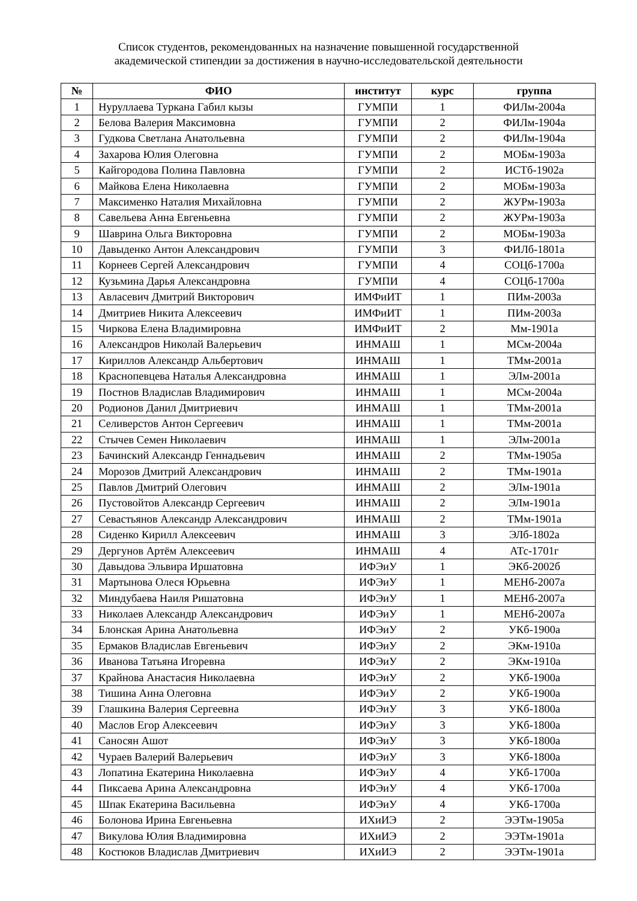Список студентов, рекомендованных на назначение повышенной государственной
академической стипендии за достижения в научно-исследовательской деятельности
| № | ФИО | институт | курс | группа |
| --- | --- | --- | --- | --- |
| 1 | Нуруллаева Туркана Габил кызы | ГУМПИ | 1 | ФИЛм-2004а |
| 2 | Белова Валерия Максимовна | ГУМПИ | 2 | ФИЛм-1904а |
| 3 | Гудкова Светлана Анатольевна | ГУМПИ | 2 | ФИЛм-1904а |
| 4 | Захарова Юлия Олеговна | ГУМПИ | 2 | МОБм-1903а |
| 5 | Кайгородова Полина Павловна | ГУМПИ | 2 | ИСТб-1902а |
| 6 | Майкова Елена Николаевна | ГУМПИ | 2 | МОБм-1903а |
| 7 | Максименко Наталия Михайловна | ГУМПИ | 2 | ЖУРм-1903а |
| 8 | Савельева Анна Евгеньевна | ГУМПИ | 2 | ЖУРм-1903а |
| 9 | Шаврина Ольга Викторовна | ГУМПИ | 2 | МОБм-1903а |
| 10 | Давыденко Антон Александрович | ГУМПИ | 3 | ФИЛб-1801а |
| 11 | Корнеев Сергей Александрович | ГУМПИ | 4 | СОЦб-1700а |
| 12 | Кузьмина Дарья Александровна | ГУМПИ | 4 | СОЦб-1700а |
| 13 | Авласевич Дмитрий Викторович | ИМФиИТ | 1 | ПИм-2003а |
| 14 | Дмитриев Никита Алексеевич | ИМФиИТ | 1 | ПИм-2003а |
| 15 | Чиркова Елена Владимировна | ИМФиИТ | 2 | Мм-1901а |
| 16 | Александров Николай Валерьевич | ИНМАШ | 1 | МСм-2004а |
| 17 | Кириллов Александр Альбертович | ИНМАШ | 1 | ТМм-2001а |
| 18 | Краснопевцева Наталья Александровна | ИНМАШ | 1 | ЭЛм-2001а |
| 19 | Постнов Владислав Владимирович | ИНМАШ | 1 | МСм-2004а |
| 20 | Родионов Данил Дмитриевич | ИНМАШ | 1 | ТМм-2001а |
| 21 | Селиверстов Антон Сергеевич | ИНМАШ | 1 | ТМм-2001а |
| 22 | Стычев Семен Николаевич | ИНМАШ | 1 | ЭЛм-2001а |
| 23 | Бачинский Александр Геннадьевич | ИНМАШ | 2 | ТМм-1905а |
| 24 | Морозов Дмитрий Александрович | ИНМАШ | 2 | ТМм-1901а |
| 25 | Павлов Дмитрий Олегович | ИНМАШ | 2 | ЭЛм-1901а |
| 26 | Пустовойтов Александр Сергеевич | ИНМАШ | 2 | ЭЛм-1901а |
| 27 | Севастьянов Александр Александрович | ИНМАШ | 2 | ТМм-1901а |
| 28 | Сиденко Кирилл Алексеевич | ИНМАШ | 3 | ЭЛб-1802а |
| 29 | Дергунов Артём Алексеевич | ИНМАШ | 4 | АТс-1701г |
| 30 | Давыдова Эльвира Иршатовна | ИФЭиУ | 1 | ЭКб-2002б |
| 31 | Мартынова Олеся Юрьевна | ИФЭиУ | 1 | МЕНб-2007а |
| 32 | Миндубаева Наиля Ришатовна | ИФЭиУ | 1 | МЕНб-2007а |
| 33 | Николаев Александр Александрович | ИФЭиУ | 1 | МЕНб-2007а |
| 34 | Блонская Арина Анатольевна | ИФЭиУ | 2 | УКб-1900а |
| 35 | Ермаков Владислав Евгеньевич | ИФЭиУ | 2 | ЭКм-1910а |
| 36 | Иванова Татьяна Игоревна | ИФЭиУ | 2 | ЭКм-1910а |
| 37 | Крайнова Анастасия Николаевна | ИФЭиУ | 2 | УКб-1900а |
| 38 | Тишина Анна Олеговна | ИФЭиУ | 2 | УКб-1900а |
| 39 | Глашкина Валерия Сергеевна | ИФЭиУ | 3 | УКб-1800а |
| 40 | Маслов Егор Алексеевич | ИФЭиУ | 3 | УКб-1800а |
| 41 | Саносян Ашот | ИФЭиУ | 3 | УКб-1800а |
| 42 | Чураев Валерий Валерьевич | ИФЭиУ | 3 | УКб-1800а |
| 43 | Лопатина Екатерина Николаевна | ИФЭиУ | 4 | УКб-1700а |
| 44 | Пиксаева Арина Александровна | ИФЭиУ | 4 | УКб-1700а |
| 45 | Шпак Екатерина Васильевна | ИФЭиУ | 4 | УКб-1700а |
| 46 | Болонова Ирина Евгеньевна | ИХиИЭ | 2 | ЭЭТм-1905а |
| 47 | Викулова Юлия Владимировна | ИХиИЭ | 2 | ЭЭТм-1901а |
| 48 | Костюков Владислав Дмитриевич | ИХиИЭ | 2 | ЭЭТм-1901а |